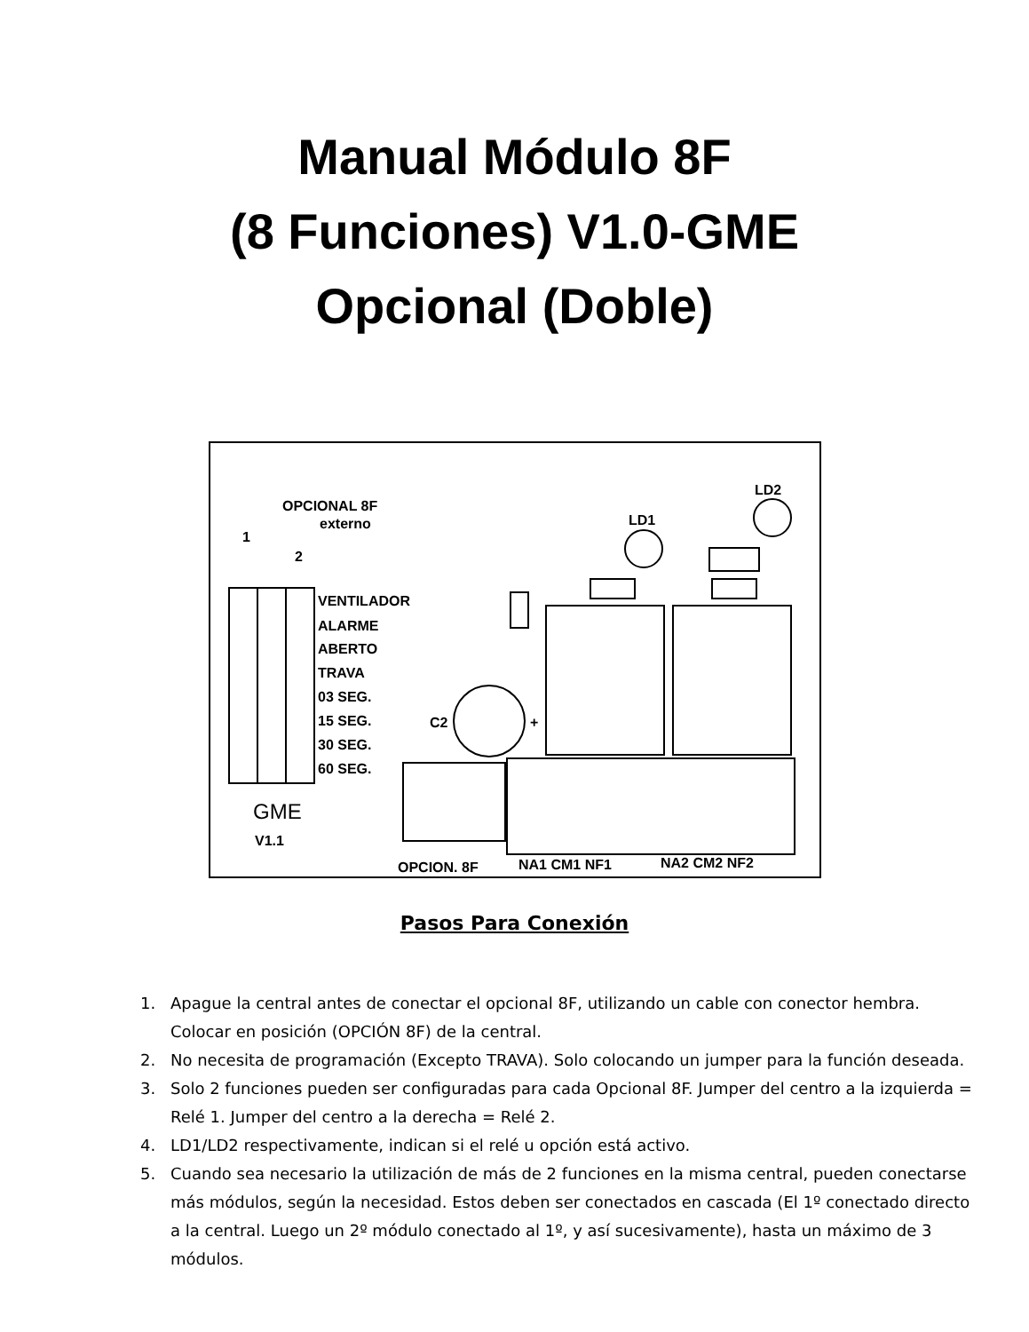Manual Módulo 8F
(8 Funciones) V1.0-GME
Opcional (Doble)
OPCIONAL 8F
externo
1
2
VENTILADOR
ALARME
ABERTO
TRAVA
03 SEG.
15 SEG.
30 SEG.
60 SEG.
GME
V1.1
C2
+
LD1
LD2
OPCION. 8F
NA1 CM1 NF1
NA2 CM2 NF2
Pasos Para Conexión
1. Apague la central antes de conectar el opcional 8F, utilizando un cable con conector hembra. Colocar en posición (OPCIÓN 8F) de la central.
2. No necesita de programación (Excepto TRAVA). Solo colocando un jumper para la función deseada.
3. Solo 2 funciones pueden ser configuradas para cada Opcional 8F. Jumper del centro a la izquierda = Relé 1. Jumper del centro a la derecha = Relé 2.
4. LD1/LD2 respectivamente, indican si el relé u opción está activo.
5. Cuando sea necesario la utilización de más de 2 funciones en la misma central, pueden conectarse más módulos, según la necesidad. Estos deben ser conectados en cascada (El 1º conectado directo a la central. Luego un 2º módulo conectado al 1º, y así sucesivamente), hasta un máximo de 3 módulos.